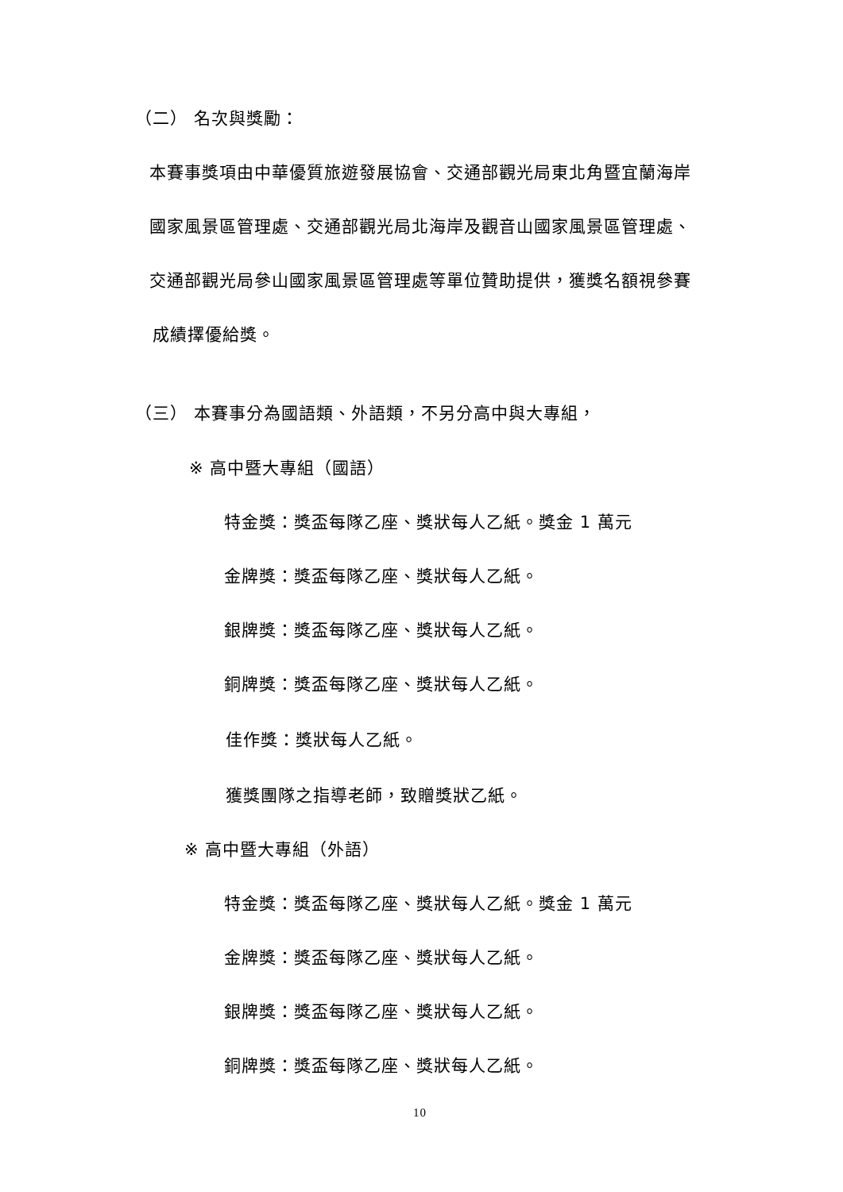（二） 名次與獎勵：
本賽事獎項由中華優質旅遊發展協會、交通部觀光局東北角暨宜蘭海岸
國家風景區管理處、交通部觀光局北海岸及觀音山國家風景區管理處、
交通部觀光局參山國家風景區管理處等單位贊助提供，獲獎名額視參賽
成績擇優給獎。
（三） 本賽事分為國語類、外語類，不另分高中與大專組，
※ 高中暨大專組（國語）
特金獎：獎盃每隊乙座、獎狀每人乙紙。獎金 1 萬元
金牌獎：獎盃每隊乙座、獎狀每人乙紙。
銀牌獎：獎盃每隊乙座、獎狀每人乙紙。
銅牌獎：獎盃每隊乙座、獎狀每人乙紙。
佳作獎：獎狀每人乙紙。
獲獎團隊之指導老師，致贈獎狀乙紙。
※ 高中暨大專組（外語）
特金獎：獎盃每隊乙座、獎狀每人乙紙。獎金 1 萬元
金牌獎：獎盃每隊乙座、獎狀每人乙紙。
銀牌獎：獎盃每隊乙座、獎狀每人乙紙。
銅牌獎：獎盃每隊乙座、獎狀每人乙紙。
10